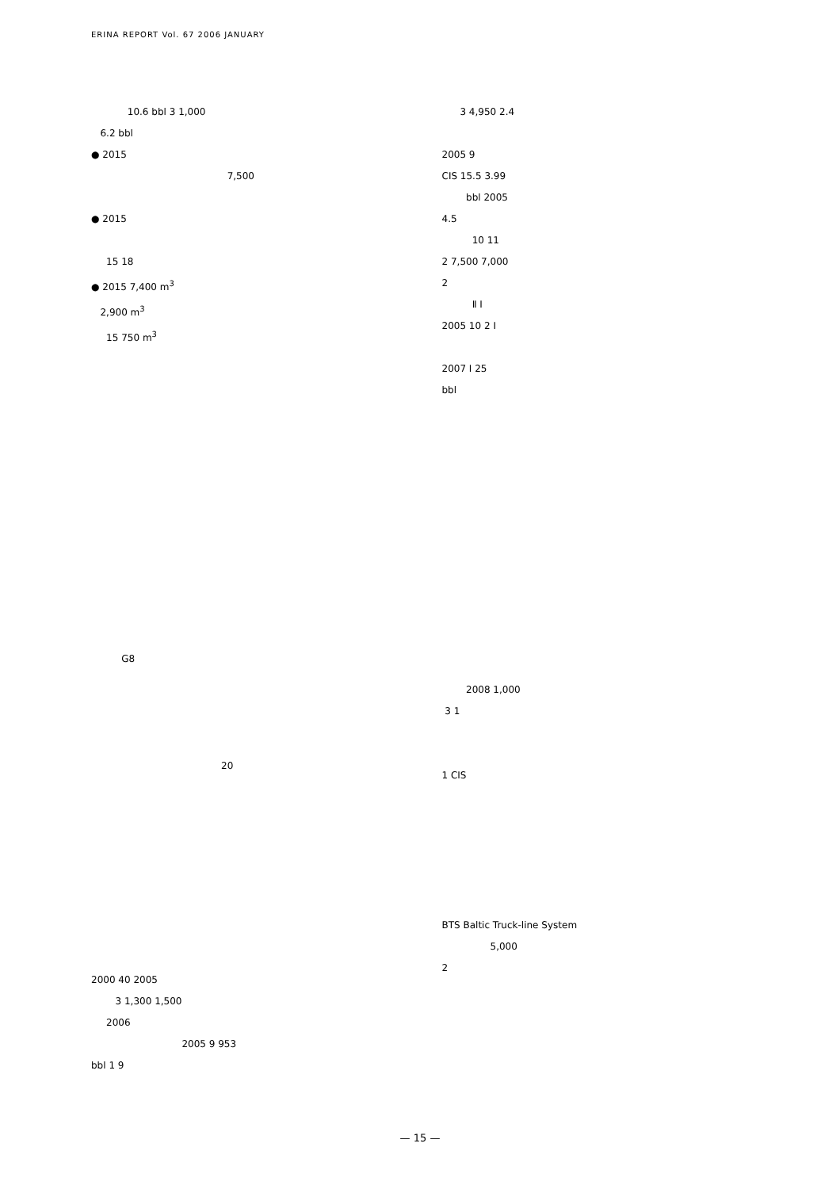ERINA REPORT Vol. 67 2006 JANUARY
10.6 bbl 3 1,000
6.2 bbl
● 2015
7,500
● 2015
15 18
● 2015 7,400 m<sup>3</sup>
2,900 m<sup>3</sup>
15 750 m<sup>3</sup>
G8
20
2000 40 2005
3 1,300 1,500
2006
2005 9 953
bbl 1 9
3 4,950 2.4
2005 9
CIS 15.5 3.99
bbl 2005
4.5
10 11
2 7,500 7,000
2
Ⅱ Ⅰ
2005 10 2 Ⅰ
2007 Ⅰ 25
bbl
2008 1,000
3 1
1 CIS
BTS Baltic Truck-line System
5,000
2
— 15 —